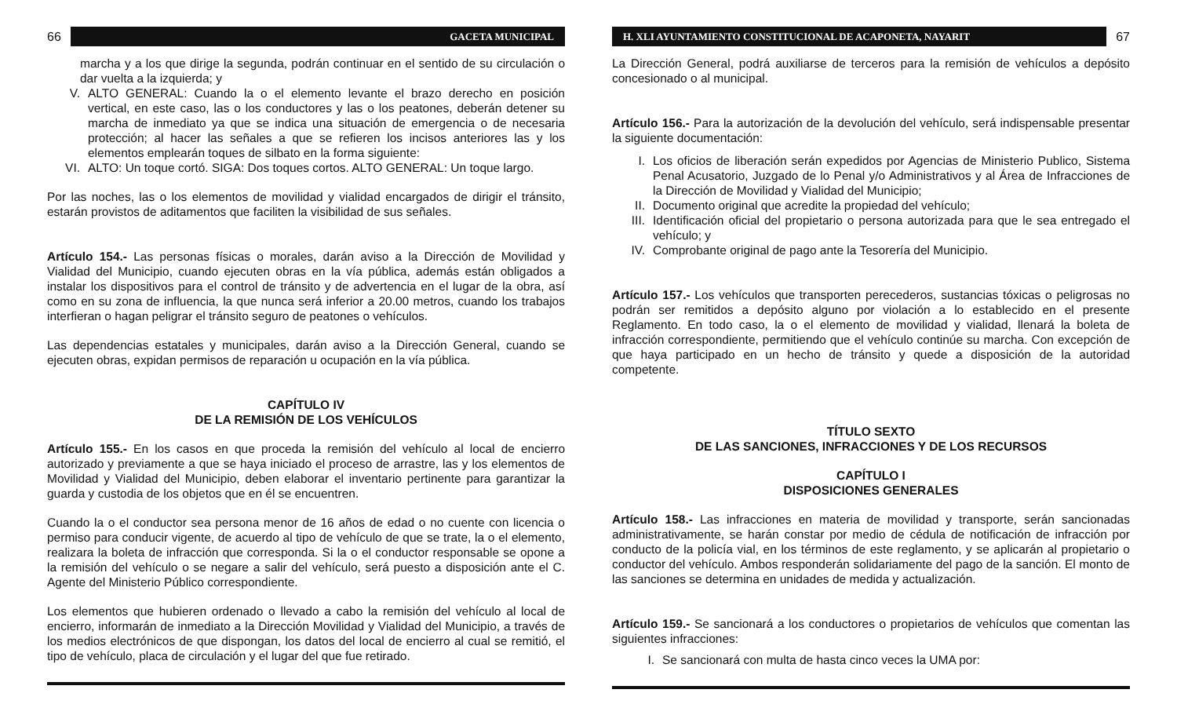66
GACETA MUNICIPAL
marcha y a los que dirige la segunda, podrán continuar en el sentido de su circulación o dar vuelta a la izquierda; y
V. ALTO GENERAL: Cuando la o el elemento levante el brazo derecho en posición vertical, en este caso, las o los conductores y las o los peatones, deberán detener su marcha de inmediato ya que se indica una situación de emergencia o de necesaria protección; al hacer las señales a que se refieren los incisos anteriores las y los elementos emplearán toques de silbato en la forma siguiente:
VI. ALTO: Un toque cortó. SIGA: Dos toques cortos. ALTO GENERAL: Un toque largo.
Por las noches, las o los elementos de movilidad y vialidad encargados de dirigir el tránsito, estarán provistos de aditamentos que faciliten la visibilidad de sus señales.
Artículo 154.- Las personas físicas o morales, darán aviso a la Dirección de Movilidad y Vialidad del Municipio, cuando ejecuten obras en la vía pública, además están obligados a instalar los dispositivos para el control de tránsito y de advertencia en el lugar de la obra, así como en su zona de influencia, la que nunca será inferior a 20.00 metros, cuando los trabajos interfieran o hagan peligrar el tránsito seguro de peatones o vehículos.
Las dependencias estatales y municipales, darán aviso a la Dirección General, cuando se ejecuten obras, expidan permisos de reparación u ocupación en la vía pública.
CAPÍTULO IV
DE LA REMISIÓN DE LOS VEHÍCULOS
Artículo 155.- En los casos en que proceda la remisión del vehículo al local de encierro autorizado y previamente a que se haya iniciado el proceso de arrastre, las y los elementos de Movilidad y Vialidad del Municipio, deben elaborar el inventario pertinente para garantizar la guarda y custodia de los objetos que en él se encuentren.
Cuando la o el conductor sea persona menor de 16 años de edad o no cuente con licencia o permiso para conducir vigente, de acuerdo al tipo de vehículo de que se trate, la o el elemento, realizara la boleta de infracción que corresponda. Si la o el conductor responsable se opone a la remisión del vehículo o se negare a salir del vehículo, será puesto a disposición ante el C. Agente del Ministerio Público correspondiente.
Los elementos que hubieren ordenado o llevado a cabo la remisión del vehículo al local de encierro, informarán de inmediato a la Dirección Movilidad y Vialidad del Municipio, a través de los medios electrónicos de que dispongan, los datos del local de encierro al cual se remitió, el tipo de vehículo, placa de circulación y el lugar del que fue retirado.
H. XLI AYUNTAMIENTO CONSTITUCIONAL DE ACAPONETA, NAYARIT
67
La Dirección General, podrá auxiliarse de terceros para la remisión de vehículos a depósito concesionado o al municipal.
Artículo 156.- Para la autorización de la devolución del vehículo, será indispensable presentar la siguiente documentación:
I. Los oficios de liberación serán expedidos por Agencias de Ministerio Publico, Sistema Penal Acusatorio, Juzgado de lo Penal y/o Administrativos y al Área de Infracciones de la Dirección de Movilidad y Vialidad del Municipio;
II. Documento original que acredite la propiedad del vehículo;
III. Identificación oficial del propietario o persona autorizada para que le sea entregado el vehículo; y
IV. Comprobante original de pago ante la Tesorería del Municipio.
Artículo 157.- Los vehículos que transporten perecederos, sustancias tóxicas o peligrosas no podrán ser remitidos a depósito alguno por violación a lo establecido en el presente Reglamento. En todo caso, la o el elemento de movilidad y vialidad, llenará la boleta de infracción correspondiente, permitiendo que el vehículo continúe su marcha. Con excepción de que haya participado en un hecho de tránsito y quede a disposición de la autoridad competente.
TÍTULO SEXTO
DE LAS SANCIONES, INFRACCIONES Y DE LOS RECURSOS
CAPÍTULO I
DISPOSICIONES GENERALES
Artículo 158.- Las infracciones en materia de movilidad y transporte, serán sancionadas administrativamente, se harán constar por medio de cédula de notificación de infracción por conducto de la policía vial, en los términos de este reglamento, y se aplicarán al propietario o conductor del vehículo. Ambos responderán solidariamente del pago de la sanción. El monto de las sanciones se determina en unidades de medida y actualización.
Artículo 159.- Se sancionará a los conductores o propietarios de vehículos que comentan las siguientes infracciones:
I. Se sancionará con multa de hasta cinco veces la UMA por: